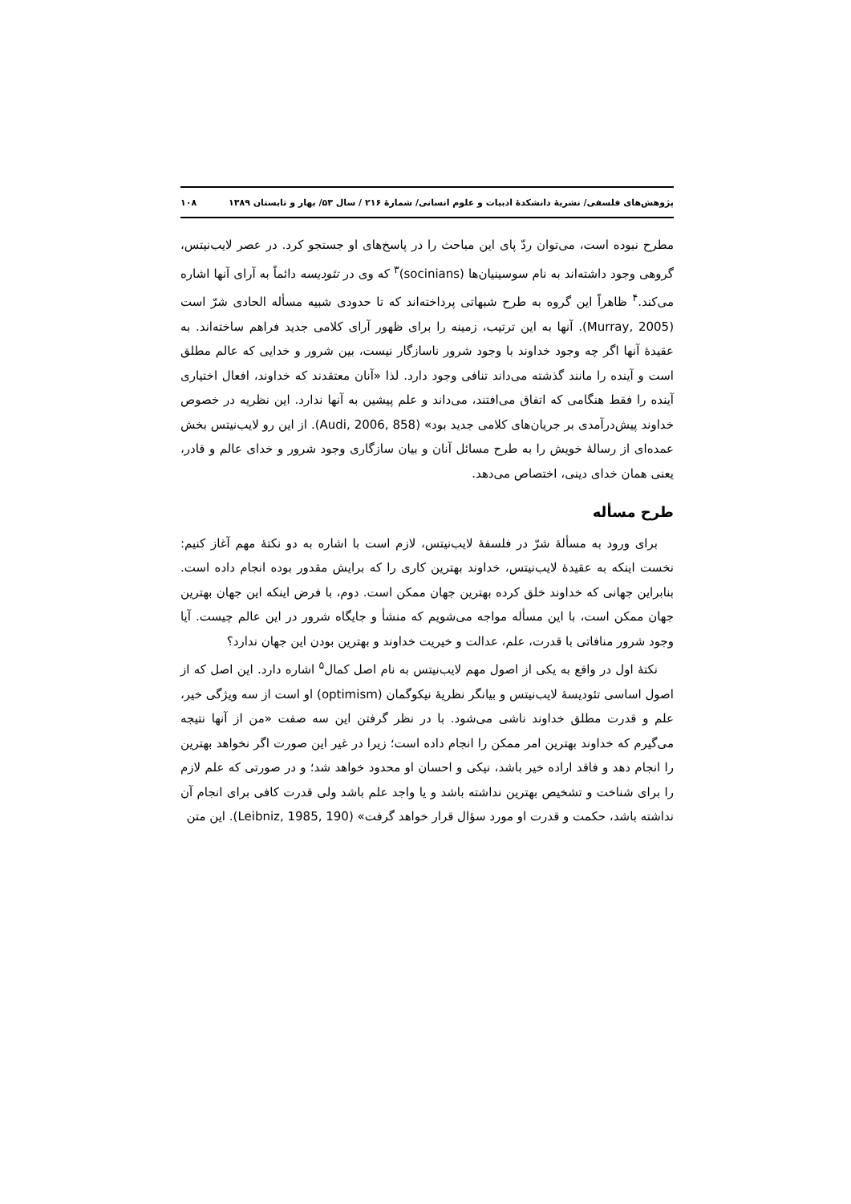پژوهش‌های فلسفی/ نشریهٔ دانشکدهٔ ادبیات و علوم انسانی/ شمارهٔ ۲۱۶ / سال ۵۳/ بهار و تابستان ۱۳۸۹ ۱۰۸
مطرح نبوده است، می‌توان ردّ پای این مباحث را در پاسخ‌های او جستجو کرد. در عصر لایب‌نیتس، گروهی وجود داشته‌اند به نام سوسینیان‌ها (socinians)<sup>۳</sup> که وی در تئودیسه دائماً به آرای آنها اشاره می‌کند.<sup>۴</sup> ظاهراً این گروه به طرح شبهاتی پرداخته‌اند که تا حدودی شبیه مسأله الحادی شرّ است (Murray, 2005). آنها به این ترتیب، زمینه را برای ظهور آرای کلامی جدید فراهم ساخته‌اند. به عقیدهٔ آنها اگر چه وجود خداوند با وجود شرور ناسازگار نیست، بین شرور و خدایی که عالم مطلق است و آینده را مانند گذشته می‌داند تنافی وجود دارد. لذا «آنان معتقدند که خداوند، افعال اختیاری آینده را فقط هنگامی که اتفاق می‌افتند، می‌داند و علم پیشین به آنها ندارد. این نظریه در خصوص خداوند پیش‌درآمدی بر جریان‌های کلامی جدید بود» (Audi, 2006, 858). از این رو لایب‌نیتس بخش عمده‌ای از رسالهٔ خویش را به طرح مسائل آنان و بیان سازگاری وجود شرور و خدای عالم و قادر، یعنی همان خدای دینی، اختصاص می‌دهد.
طرح مسأله
برای ورود به مسألهٔ شرّ در فلسفهٔ لایب‌نیتس، لازم است با اشاره به دو نکتهٔ مهم آغاز کنیم: نخست اینکه به عقیدهٔ لایب‌نیتس، خداوند بهترین کاری را که برایش مقدور بوده انجام داده است. بنابراین جهانی که خداوند خلق کرده بهترین جهان ممکن است. دوم، با فرض اینکه این جهان بهترین جهان ممکن است، با این مسأله مواجه می‌شویم که منشأ و جایگاه شرور در این عالم چیست. آیا وجود شرور منافاتی با قدرت، علم، عدالت و خیریت خداوند و بهترین بودن این جهان ندارد؟
نکتهٔ اول در واقع به یکی از اصول مهم لایب‌نیتس به نام اصل کمال<sup>۵</sup> اشاره دارد. این اصل که از اصول اساسی تئودیسهٔ لایب‌نیتس و بیانگر نظریهٔ نیکوگمان (optimism) او است از سه ویژگی خیر، علم و قدرت مطلق خداوند ناشی می‌شود. با در نظر گرفتن این سه صفت «من از آنها نتیجه می‌گیرم که خداوند بهترین امر ممکن را انجام داده است؛ زیرا در غیر این صورت اگر نخواهد بهترین را انجام دهد و فاقد اراده خیر باشد، نیکی و احسان او محدود خواهد شد؛ و در صورتی که علم لازم را برای شناخت و تشخیص بهترین نداشته باشد و یا واجد علم باشد ولی قدرت کافی برای انجام آن نداشته باشد، حکمت و قدرت او مورد سؤال قرار خواهد گرفت» (Leibniz, 1985, 190). این متن